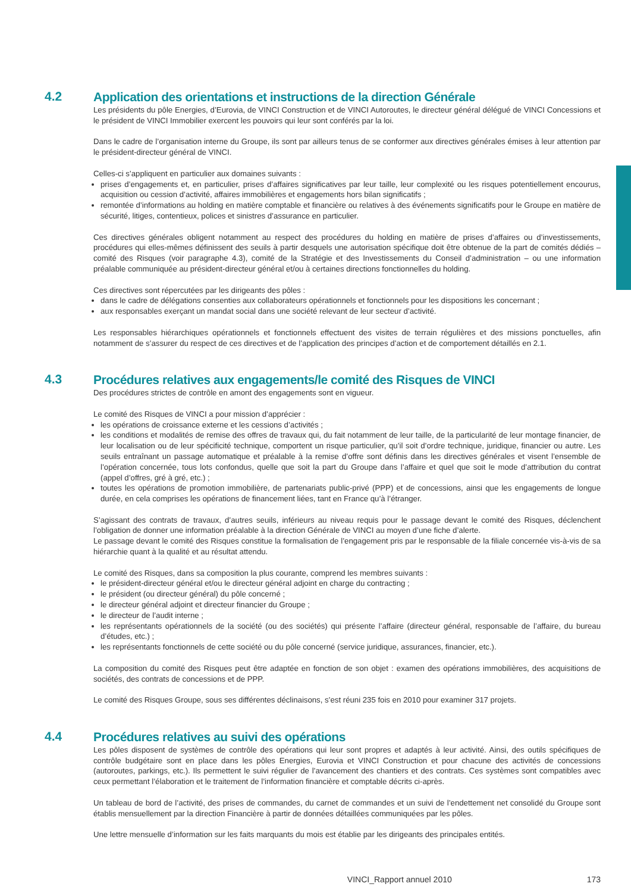4.2
Application des orientations et instructions de la direction Générale
Les présidents du pôle Energies, d’Eurovia, de VINCI Construction et de VINCI Autoroutes, le directeur général délégué de VINCI Concessions et le président de VINCI Immobilier exercent les pouvoirs qui leur sont conférés par la loi.
Dans le cadre de l’organisation interne du Groupe, ils sont par ailleurs tenus de se conformer aux directives générales émises à leur attention par le président-directeur général de VINCI.
Celles-ci s’appliquent en particulier aux domaines suivants :
prises d’engagements et, en particulier, prises d’affaires significatives par leur taille, leur complexité ou les risques potentiellement encourus, acquisition ou cession d’activité, affaires immobilières et engagements hors bilan significatifs ;
remontée d’informations au holding en matière comptable et financière ou relatives à des événements significatifs pour le Groupe en matière de sécurité, litiges, contentieux, polices et sinistres d’assurance en particulier.
Ces directives générales obligent notamment au respect des procédures du holding en matière de prises d’affaires ou d’investissements, procédures qui elles-mêmes définissent des seuils à partir desquels une autorisation spécifique doit être obtenue de la part de comités dédiés – comité des Risques (voir paragraphe 4.3), comité de la Stratégie et des Investissements du Conseil d’administration – ou une information préalable communiquée au président-directeur général et/ou à certaines directions fonctionnelles du holding.
Ces directives sont répercutées par les dirigeants des pôles :
dans le cadre de délégations consenties aux collaborateurs opérationnels et fonctionnels pour les dispositions les concernant ;
aux responsables exerçant un mandat social dans une société relevant de leur secteur d’activité.
Les responsables hiérarchiques opérationnels et fonctionnels effectuent des visites de terrain régulières et des missions ponctuelles, afin notamment de s’assurer du respect de ces directives et de l’application des principes d’action et de comportement détaillés en 2.1.
4.3
Procédures relatives aux engagements/le comité des Risques de VINCI
Des procédures strictes de contrôle en amont des engagements sont en vigueur.
Le comité des Risques de VINCI a pour mission d’apprécier :
les opérations de croissance externe et les cessions d’activités ;
les conditions et modalités de remise des offres de travaux qui, du fait notamment de leur taille, de la particularité de leur montage financier, de leur localisation ou de leur spécificité technique, comportent un risque particulier, qu’il soit d’ordre technique, juridique, financier ou autre. Les seuils entraînant un passage automatique et préalable à la remise d’offre sont définis dans les directives générales et visent l’ensemble de l’opération concernée, tous lots confondus, quelle que soit la part du Groupe dans l’affaire et quel que soit le mode d’attribution du contrat (appel d’offres, gré à gré, etc.) ;
toutes les opérations de promotion immobilière, de partenariats public-privé (PPP) et de concessions, ainsi que les engagements de longue durée, en cela comprises les opérations de financement liées, tant en France qu’à l’étranger.
S’agissant des contrats de travaux, d’autres seuils, inférieurs au niveau requis pour le passage devant le comité des Risques, déclenchent l’obligation de donner une information préalable à la direction Générale de VINCI au moyen d’une fiche d’alerte.
Le passage devant le comité des Risques constitue la formalisation de l’engagement pris par le responsable de la filiale concernée vis-à-vis de sa hiérarchie quant à la qualité et au résultat attendu.
Le comité des Risques, dans sa composition la plus courante, comprend les membres suivants :
le président-directeur général et/ou le directeur général adjoint en charge du contracting ;
le président (ou directeur général) du pôle concerné ;
le directeur général adjoint et directeur financier du Groupe ;
le directeur de l’audit interne ;
les représentants opérationnels de la société (ou des sociétés) qui présente l’affaire (directeur général, responsable de l’affaire, du bureau d’études, etc.) ;
les représentants fonctionnels de cette société ou du pôle concerné (service juridique, assurances, financier, etc.).
La composition du comité des Risques peut être adaptée en fonction de son objet : examen des opérations immobilières, des acquisitions de sociétés, des contrats de concessions et de PPP.
Le comité des Risques Groupe, sous ses différentes déclinaisons, s’est réuni 235 fois en 2010 pour examiner 317 projets.
4.4
Procédures relatives au suivi des opérations
Les pôles disposent de systèmes de contrôle des opérations qui leur sont propres et adaptés à leur activité. Ainsi, des outils spécifiques de contrôle budgétaire sont en place dans les pôles Energies, Eurovia et VINCI Construction et pour chacune des activités de concessions (autoroutes, parkings, etc.). Ils permettent le suivi régulier de l’avancement des chantiers et des contrats. Ces systèmes sont compatibles avec ceux permettant l’élaboration et le traitement de l’information financière et comptable décrits ci-après.
Un tableau de bord de l’activité, des prises de commandes, du carnet de commandes et un suivi de l’endettement net consolidé du Groupe sont établis mensuellement par la direction Financière à partir de données détaillées communiquées par les pôles.
Une lettre mensuelle d’information sur les faits marquants du mois est établie par les dirigeants des principales entités.
VINCI_Rapport annuel 2010 173